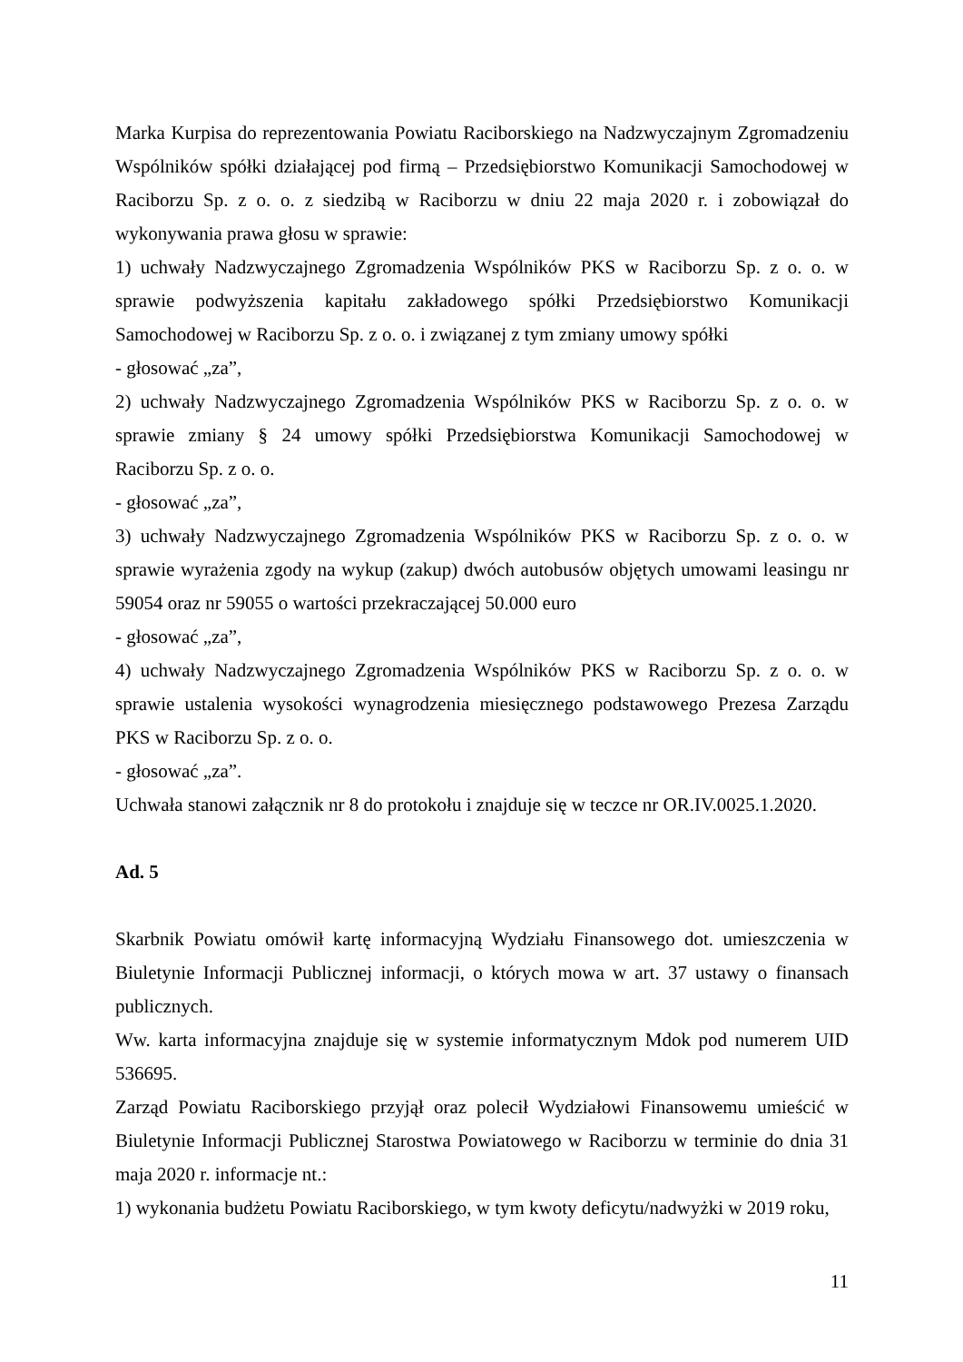Marka Kurpisa do reprezentowania Powiatu Raciborskiego na Nadzwyczajnym Zgromadzeniu Wspólników spółki działającej pod firmą – Przedsiębiorstwo Komunikacji Samochodowej w Raciborzu Sp. z o. o. z siedzibą w Raciborzu w dniu 22 maja 2020 r. i zobowiązał do wykonywania prawa głosu w sprawie:
1) uchwały Nadzwyczajnego Zgromadzenia Wspólników PKS w Raciborzu Sp. z o. o. w sprawie podwyższenia kapitału zakładowego spółki Przedsiębiorstwo Komunikacji Samochodowej w Raciborzu Sp. z o. o. i związanej z tym zmiany umowy spółki
- głosować „za”,
2) uchwały Nadzwyczajnego Zgromadzenia Wspólników PKS w Raciborzu Sp. z o. o. w sprawie zmiany § 24 umowy spółki Przedsiębiorstwa Komunikacji Samochodowej w Raciborzu Sp. z o. o.
- głosować „za”,
3) uchwały Nadzwyczajnego Zgromadzenia Wspólników PKS w Raciborzu Sp. z o. o. w sprawie wyrażenia zgody na wykup (zakup) dwóch autobusów objętych umowami leasingu nr 59054 oraz nr 59055 o wartości przekraczającej 50.000 euro
- głosować „za”,
4) uchwały Nadzwyczajnego Zgromadzenia Wspólników PKS w Raciborzu Sp. z o. o. w sprawie ustalenia wysokości wynagrodzenia miesięcznego podstawowego Prezesa Zarządu PKS w Raciborzu Sp. z o. o.
- głosować „za”.
Uchwała stanowi załącznik nr 8 do protokołu i znajduje się w teczce nr OR.IV.0025.1.2020.
Ad. 5
Skarbnik Powiatu omówił kartę informacyjną Wydziału Finansowego dot. umieszczenia w Biuletynie Informacji Publicznej informacji, o których mowa w art. 37 ustawy o finansach publicznych.
Ww. karta informacyjna znajduje się w systemie informatycznym Mdok pod numerem UID 536695.
Zarząd Powiatu Raciborskiego przyjął oraz polecił Wydziałowi Finansowemu umieścić w Biuletynie Informacji Publicznej Starostwa Powiatowego w Raciborzu w terminie do dnia 31 maja 2020 r. informacje nt.:
1) wykonania budżetu Powiatu Raciborskiego, w tym kwoty deficytu/nadwyżki w 2019 roku,
11